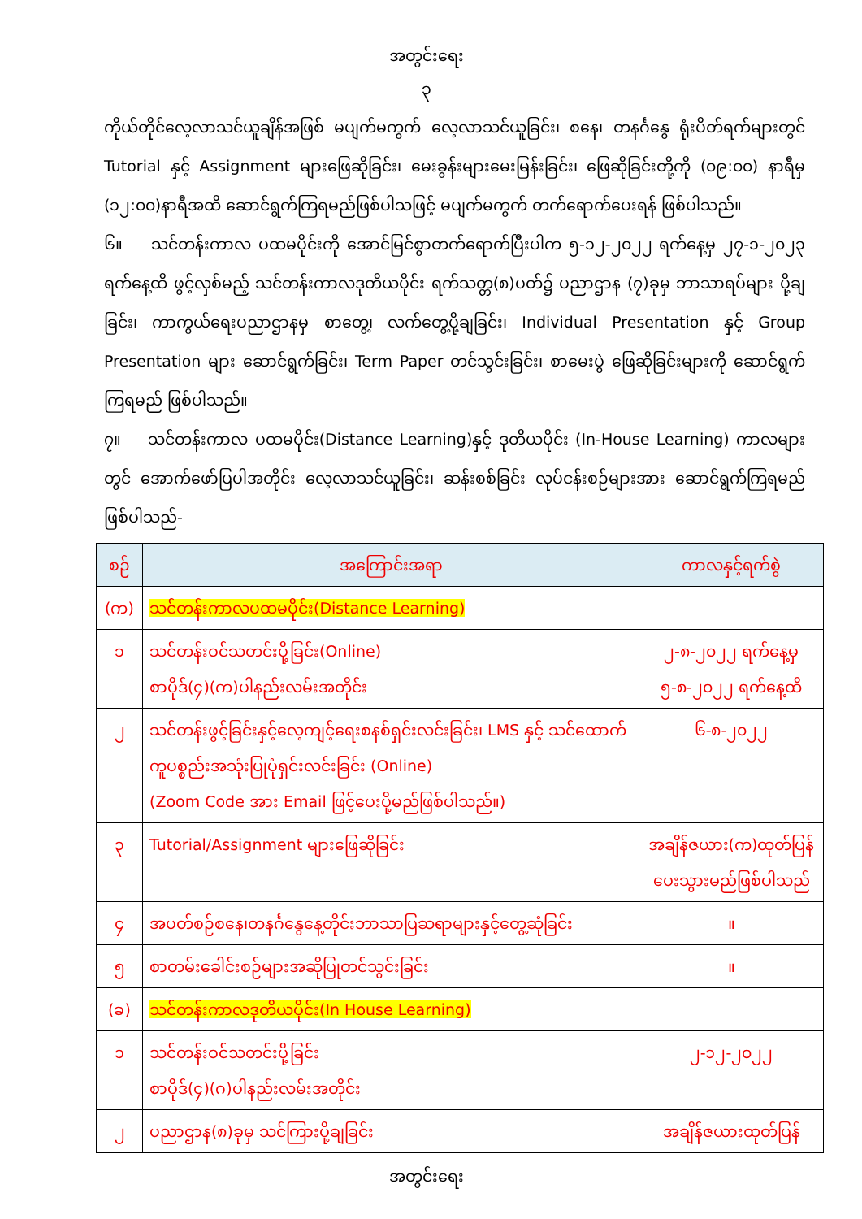အတွင်းရေး
၃
ကိုယ်တိုင်လေ့လာသင်ယူချိန်အဖြစ် မပျက်မကွက် လေ့လာသင်ယူခြင်း၊ စနေ၊ တနင်္ဂနွေ ရုံးပိတ်ရက်များတွင် Tutorial နှင့် Assignment များဖြေဆိုခြင်း၊ မေးခွန်းများမေးမြန်းခြင်း၊ ဖြေဆိုခြင်းတို့ကို (၀၉:၀၀) နာရီမှ (၁၂:၀၀)နာရီအထိ ဆောင်ရွက်ကြရမည်ဖြစ်ပါသဖြင့် မပျက်မကွက် တက်ရောက်ပေးရန် ဖြစ်ပါသည်။
၆။ သင်တန်းကာလ ပထမပိုင်းကို အောင်မြင်စွာတက်ရောက်ပြီးပါက ၅-၁၂-၂၀၂၂ ရက်နေ့မှ ၂၇-၁-၂၀၂၃ ရက်နေ့ထိ ဖွင့်လှစ်မည့် သင်တန်းကာလဒုတိယပိုင်း ရက်သတ္တ(၈)ပတ်၌ ပညာဌာန (၇)ခုမှ ဘာသာရပ်များ ပို့ချခြင်း၊ ကာကွယ်ရေးပညာဌာနမှ စာတွေ့၊ လက်တွေ့ပို့ချခြင်း၊ Individual Presentation နှင့် Group Presentation များ ဆောင်ရွက်ခြင်း၊ Term Paper တင်သွင်းခြင်း၊ စာမေးပွဲ ဖြေဆိုခြင်းများကို ဆောင်ရွက်ကြရမည် ဖြစ်ပါသည်။
၇။ သင်တန်းကာလ ပထမပိုင်း(Distance Learning)နှင့် ဒုတိယပိုင်း (In-House Learning) ကာလများတွင် အောက်ဖော်ပြပါအတိုင်း လေ့လာသင်ယူခြင်း၊ ဆန်းစစ်ခြင်း လုပ်ငန်းစဉ်များအား ဆောင်ရွက်ကြရမည် ဖြစ်ပါသည်-
| စဉ် | အကြောင်းအရာ | ကာလနှင့်ရက်စွဲ |
| --- | --- | --- |
| (က) | သင်တန်းကာလပထမပိုင်း(Distance Learning) | |
| ၁ | သင်တန်းဝင်သတင်းပို့ခြင်း(Online) စာပိုဒ်(၄)(က)ပါနည်းလမ်းအတိုင်း | ၂-၈-၂၀၂၂ ရက်နေ့မှ ၅-၈-၂၀၂၂ ရက်နေ့ထိ |
| ၂ | သင်တန်းဖွင့်ခြင်းနှင့်လေ့ကျင့်ရေးစနစ်ရှင်းလင်းခြင်း၊ LMS နှင့် သင်ထောက်ကူပစ္စည်းအသုံးပြုပုံရှင်းလင်းခြင်း (Online) (Zoom Code အား Email ဖြင့်ပေးပို့မည်ဖြစ်ပါသည်။) | ၆-၈-၂၀၂၂ |
| ၃ | Tutorial/Assignment များဖြေဆိုခြင်း | အချိန်ဇယား(က)ထုတ်ပြန်ပေးသွားမည်ဖြစ်ပါသည် |
| ၄ | အပတ်စဉ်စနေ၊တနင်္ဂနွေနေ့တိုင်းဘာသာပြဆရာများနှင့်တွေ့ဆုံခြင်း | ။ |
| ၅ | စာတမ်းခေါင်းစဉ်များအဆိုပြုတင်သွင်းခြင်း | ။ |
| (ခ) | သင်တန်းကာလဒုတိယပိုင်း(In House Learning) | |
| ၁ | သင်တန်းဝင်သတင်းပို့ခြင်း စာပိုဒ်(၄)(ဂ)ပါနည်းလမ်းအတိုင်း | ၂-၁၂-၂၀၂၂ |
| ၂ | ပညာဌာန(၈)ခုမှ သင်ကြားပို့ချခြင်း | အချိန်ဇယားထုတ်ပြန် |
အတွင်းရေး